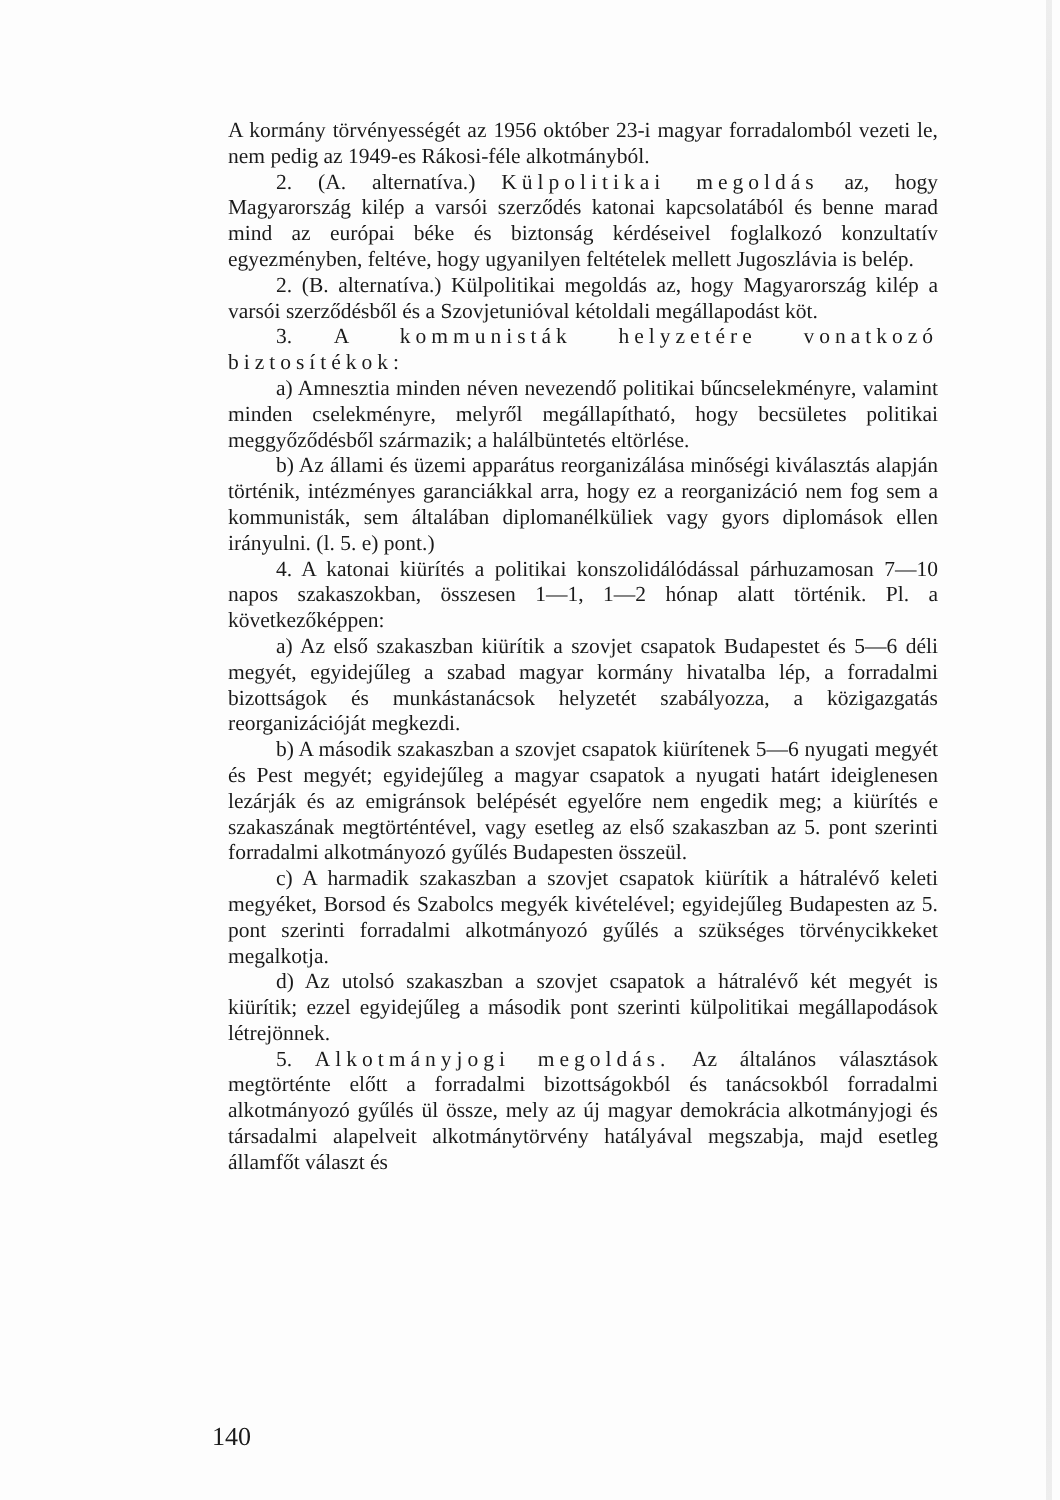A kormány törvényességét az 1956 október 23-i magyar forradalomból vezeti le, nem pedig az 1949-es Rákosi-féle alkotmányból.
2. (A. alternatíva.) Külpolitikai megoldás az, hogy Magyarország kilép a varsói szerződés katonai kapcsolatából és benne marad mind az európai béke és biztonság kérdéseivel foglalkozó konzultatív egyezményben, feltéve, hogy ugyanilyen feltételek mellett Jugoszlávia is belép.
2. (B. alternatíva.) Külpolitikai megoldás az, hogy Magyarország kilép a varsói szerződésből és a Szovjetunióval kétoldali megállapodást köt.
3. A kommunisták helyzetére vonatkozó biztosítékok:
a) Amnesztia minden néven nevezendő politikai bűncselekményre, valamint minden cselekményre, melyről megállapítható, hogy becsületes politikai meggyőződésből származik; a halálbüntetés eltörlése.
b) Az állami és üzemi apparátus reorganizálása minőségi kiválasztás alapján történik, intézményes garanciákkal arra, hogy ez a reorganizáció nem fog sem a kommunisták, sem általában diplomanélküliek vagy gyors diplomások ellen irányulni. (l. 5. e) pont.)
4. A katonai kiürítés a politikai konszolidálódással párhuzamosan 7—10 napos szakaszokban, összesen 1—1, 1—2 hónap alatt történik. Pl. a következőképpen:
a) Az első szakaszban kiürítik a szovjet csapatok Budapestet és 5—6 déli megyét, egyidejűleg a szabad magyar kormány hivatalba lép, a forradalmi bizottságok és munkástanácsok helyzetét szabályozza, a közigazgatás reorganizációját megkezdi.
b) A második szakaszban a szovjet csapatok kiürítenek 5—6 nyugati megyét és Pest megyét; egyidejűleg a magyar csapatok a nyugati határt ideiglenesen lezárják és az emigránsok belépését egyelőre nem engedik meg; a kiürítés e szakaszának megtörténtével, vagy esetleg az első szakaszban az 5. pont szerinti forradalmi alkotmányozó gyűlés Budapesten összeül.
c) A harmadik szakaszban a szovjet csapatok kiürítik a hátralévő keleti megyéket, Borsod és Szabolcs megyék kivételével; egyidejűleg Budapesten az 5. pont szerinti forradalmi alkotmányozó gyűlés a szükséges törvénycikkeket megalkotja.
d) Az utolsó szakaszban a szovjet csapatok a hátralévő két megyét is kiürítik; ezzel egyidejűleg a második pont szerinti külpolitikai megállapodások létrejönnek.
5. Alkotmányjogi megoldás. Az általános választások megtörténte előtt a forradalmi bizottságokból és tanácsokból forradalmi alkotmányozó gyűlés ül össze, mely az új magyar demokrácia alkotmányjogi és társadalmi alapelveit alkotmánytörvény hatályával megszabja, majd esetleg államfőt választ és
140